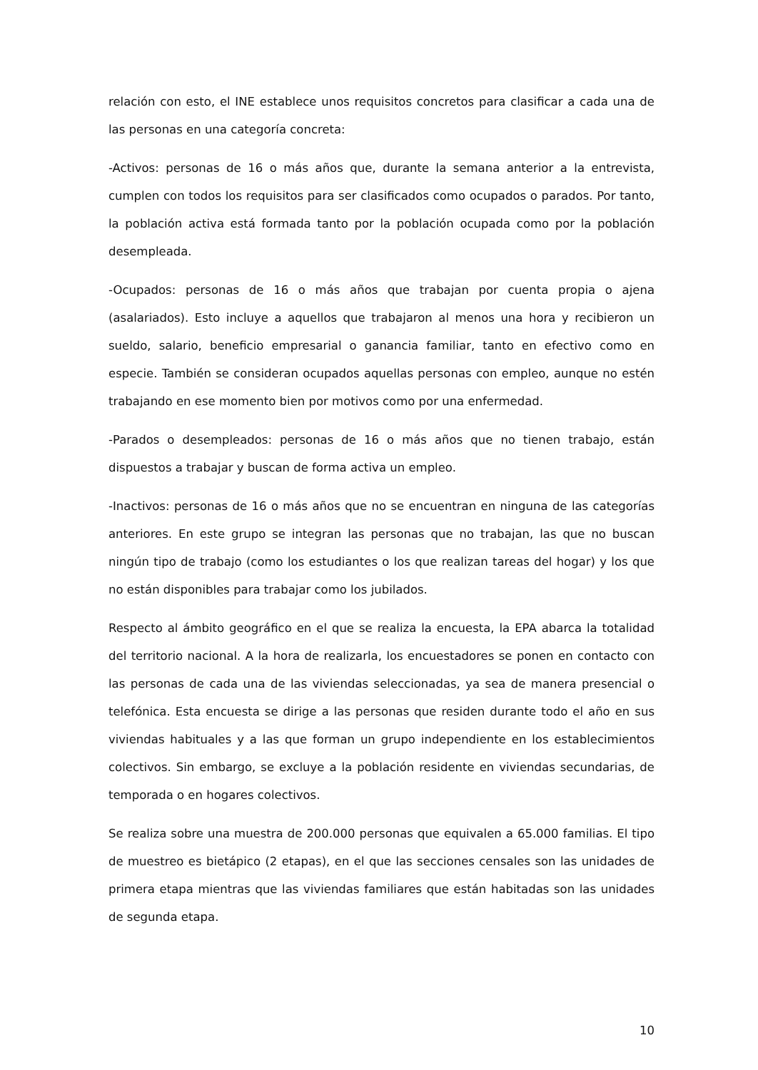relación con esto, el INE establece unos requisitos concretos para clasificar a cada una de las personas en una categoría concreta:
-Activos: personas de 16 o más años que, durante la semana anterior a la entrevista, cumplen con todos los requisitos para ser clasificados como ocupados o parados. Por tanto, la población activa está formada tanto por la población ocupada como por la población desempleada.
-Ocupados: personas de 16 o más años que trabajan por cuenta propia o ajena (asalariados). Esto incluye a aquellos que trabajaron al menos una hora y recibieron un sueldo, salario, beneficio empresarial o ganancia familiar, tanto en efectivo como en especie. También se consideran ocupados aquellas personas con empleo, aunque no estén trabajando en ese momento bien por motivos como por una enfermedad.
-Parados o desempleados: personas de 16 o más años que no tienen trabajo, están dispuestos a trabajar y buscan de forma activa un empleo.
-Inactivos: personas de 16 o más años que no se encuentran en ninguna de las categorías anteriores. En este grupo se integran las personas que no trabajan, las que no buscan ningún tipo de trabajo (como los estudiantes o los que realizan tareas del hogar) y los que no están disponibles para trabajar como los jubilados.
Respecto al ámbito geográfico en el que se realiza la encuesta, la EPA abarca la totalidad del territorio nacional. A la hora de realizarla, los encuestadores se ponen en contacto con las personas de cada una de las viviendas seleccionadas, ya sea de manera presencial o telefónica. Esta encuesta se dirige a las personas que residen durante todo el año en sus viviendas habituales y a las que forman un grupo independiente en los establecimientos colectivos. Sin embargo, se excluye a la población residente en viviendas secundarias, de temporada o en hogares colectivos.
Se realiza sobre una muestra de 200.000 personas que equivalen a 65.000 familias. El tipo de muestreo es bietápico (2 etapas), en el que las secciones censales son las unidades de primera etapa mientras que las viviendas familiares que están habitadas son las unidades de segunda etapa.
10